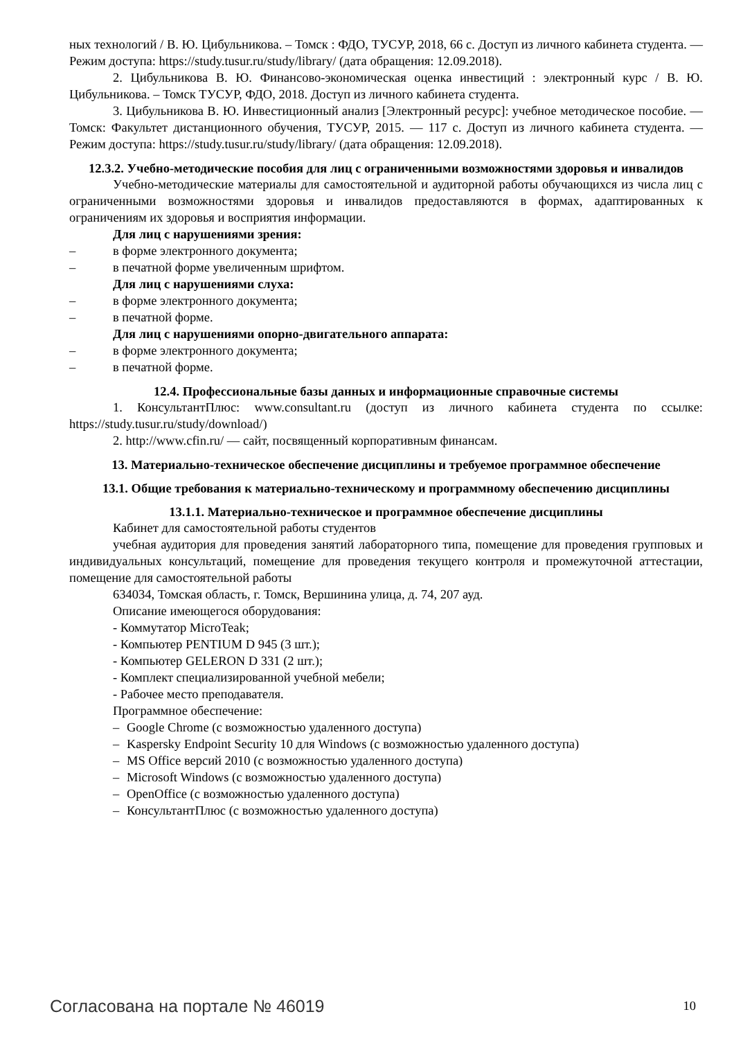ных технологий / В. Ю. Цибульникова. – Томск : ФДО, ТУСУР, 2018, 66 с. Доступ из личного кабинета студента. — Режим доступа: https://study.tusur.ru/study/library/ (дата обращения: 12.09.2018).
2. Цибульникова В. Ю. Финансово-экономическая оценка инвестиций : электронный курс / В. Ю. Цибульникова. – Томск ТУСУР, ФДО, 2018. Доступ из личного кабинета студента.
3. Цибульникова В. Ю. Инвестиционный анализ [Электронный ресурс]: учебное методическое пособие. — Томск: Факультет дистанционного обучения, ТУСУР, 2015. — 117 с. Доступ из личного кабинета студента. — Режим доступа: https://study.tusur.ru/study/library/ (дата обращения: 12.09.2018).
12.3.2. Учебно-методические пособия для лиц с ограниченными возможностями здоровья и инвалидов
Учебно-методические материалы для самостоятельной и аудиторной работы обучающихся из числа лиц с ограниченными возможностями здоровья и инвалидов предоставляются в формах, адаптированных к ограничениям их здоровья и восприятия информации.
Для лиц с нарушениями зрения:
– в форме электронного документа;
– в печатной форме увеличенным шрифтом.
Для лиц с нарушениями слуха:
– в форме электронного документа;
– в печатной форме.
Для лиц с нарушениями опорно-двигательного аппарата:
– в форме электронного документа;
– в печатной форме.
12.4. Профессиональные базы данных и информационные справочные системы
1. КонсультантПлюс: www.consultant.ru (доступ из личного кабинета студента по ссылке: https://study.tusur.ru/study/download/)
2. http://www.cfin.ru/ — сайт, посвященный корпоративным финансам.
13. Материально-техническое обеспечение дисциплины и требуемое программное обеспечение
13.1. Общие требования к материально-техническому и программному обеспечению дисциплины
13.1.1. Материально-техническое и программное обеспечение дисциплины
Кабинет для самостоятельной работы студентов
учебная аудитория для проведения занятий лабораторного типа, помещение для проведения групповых и индивидуальных консультаций, помещение для проведения текущего контроля и промежуточной аттестации, помещение для самостоятельной работы
634034, Томская область, г. Томск, Вершинина улица, д. 74, 207 ауд.
Описание имеющегося оборудования:
- Коммутатор MicroTeak;
- Компьютер PENTIUM D 945 (3 шт.);
- Компьютер GELERON D 331 (2 шт.);
- Комплект специализированной учебной мебели;
- Рабочее место преподавателя.
Программное обеспечение:
– Google Chrome (с возможностью удаленного доступа)
– Kaspersky Endpoint Security 10 для Windows (с возможностью удаленного доступа)
– MS Office версий 2010 (с возможностью удаленного доступа)
– Microsoft Windows (с возможностью удаленного доступа)
– OpenOffice (с возможностью удаленного доступа)
– КонсультантПлюс (с возможностью удаленного доступа)
Согласована на портале № 46019 10